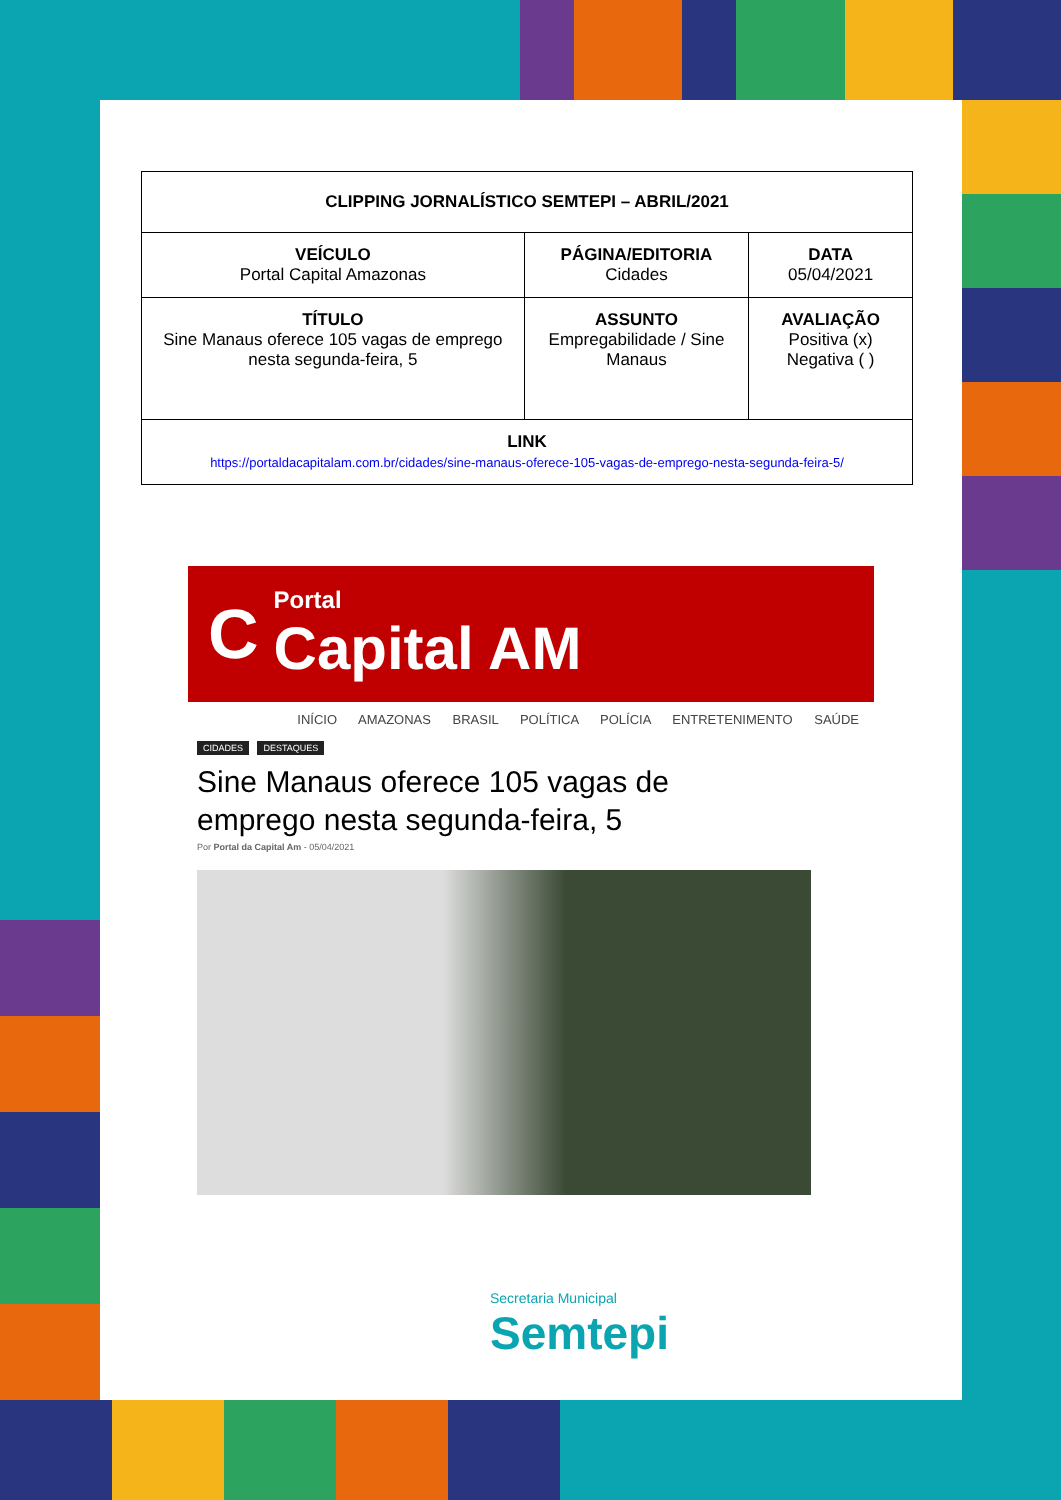| CLIPPING JORNALÍSTICO SEMTEPI – ABRIL/2021 | | |
| --- | --- | --- |
| VEÍCULO Portal Capital Amazonas | PÁGINA/EDITORIA Cidades | DATA 05/04/2021 |
| TÍTULO Sine Manaus oferece 105 vagas de emprego nesta segunda-feira, 5 | ASSUNTO Empregabilidade / Sine Manaus | AVALIAÇÃO Positiva (x) Negativa ( ) |
| LINK https://portaldacapitalam.com.br/cidades/sine-manaus-oferece-105-vagas-de-emprego-nesta-segunda-feira-5/ | | |
C Portal
Capital AM
INÍCIO AMAZONAS BRASIL POLÍTICA POLÍCIA ENTRETENIMENTO SAÚDE
CIDADES DESTAQUES
Sine Manaus oferece 105 vagas de emprego nesta segunda-feira, 5
Por Portal da Capital Am - 05/04/2021
Secretaria Municipal
Semtepi